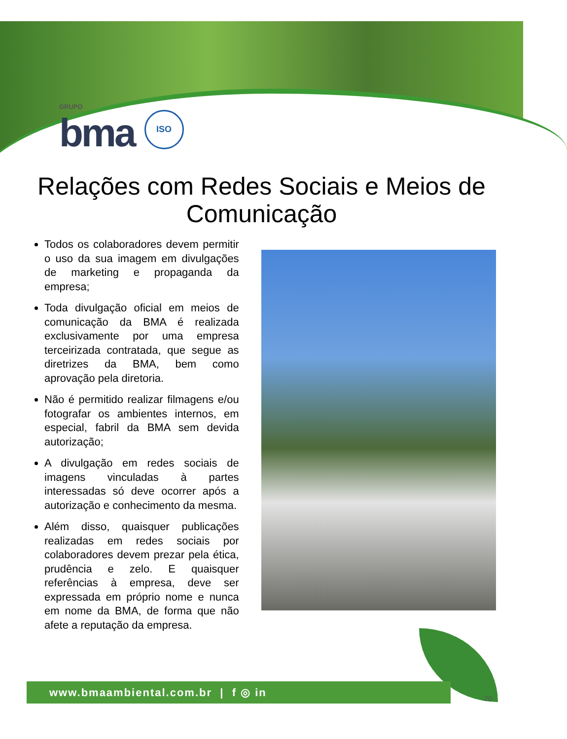GRUPO
bma
ISO
Relações com Redes Sociais e Meios de Comunicação
Todos os colaboradores devem permitir o uso da sua imagem em divulgações de marketing e propaganda da empresa;
Toda divulgação oficial em meios de comunicação da BMA é realizada exclusivamente por uma empresa terceirizada contratada, que segue as diretrizes da BMA, bem como aprovação pela diretoria.
Não é permitido realizar filmagens e/ou fotografar os ambientes internos, em especial, fabril da BMA sem devida autorização;
A divulgação em redes sociais de imagens vinculadas à partes interessadas só deve ocorrer após a autorização e conhecimento da mesma.
Além disso, quaisquer publicações realizadas em redes sociais por colaboradores devem prezar pela ética, prudência e zelo. E quaisquer referências à empresa, deve ser expressada em próprio nome e nunca em nome da BMA, de forma que não afete a reputação da empresa.
www.bmaambiental.com.br | f ◎ in
20